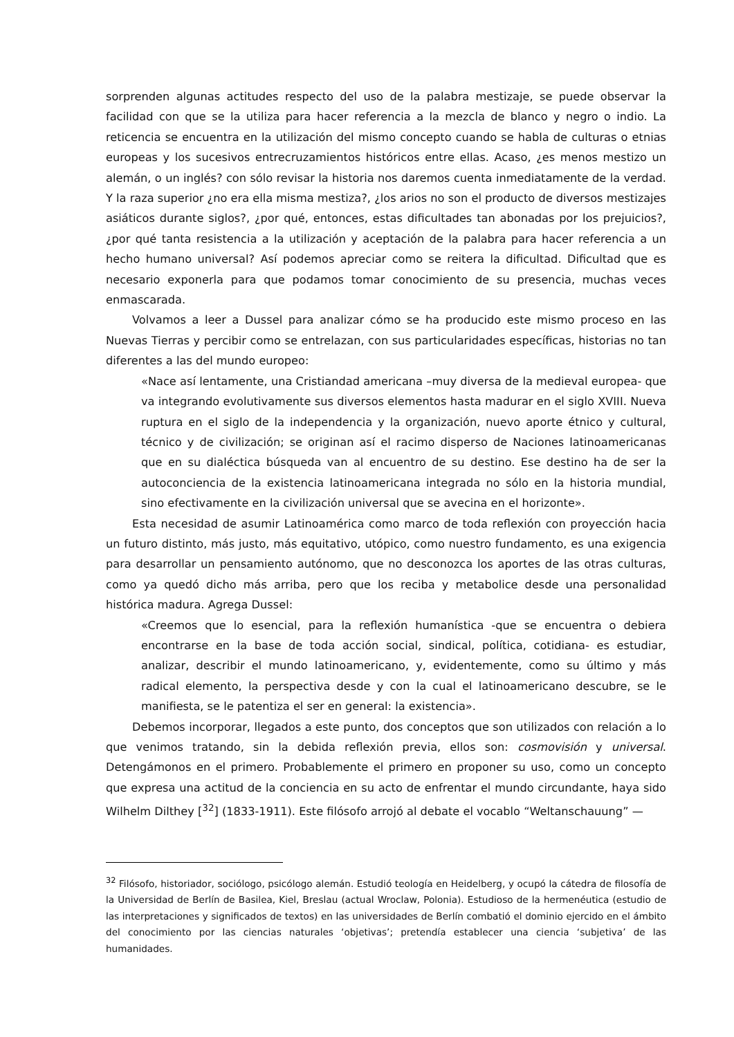sorprenden algunas actitudes respecto del uso de la palabra mestizaje, se puede observar la facilidad con que se la utiliza para hacer referencia a la mezcla de blanco y negro o indio. La reticencia se encuentra en la utilización del mismo concepto cuando se habla de culturas o etnias europeas y los sucesivos entrecruzamientos históricos entre ellas. Acaso, ¿es menos mestizo un alemán, o un inglés? con sólo revisar la historia nos daremos cuenta inmediatamente de la verdad. Y la raza superior ¿no era ella misma mestiza?, ¿los arios no son el producto de diversos mestizajes asiáticos durante siglos?, ¿por qué, entonces, estas dificultades tan abonadas por los prejuicios?, ¿por qué tanta resistencia a la utilización y aceptación de la palabra para hacer referencia a un hecho humano universal? Así podemos apreciar como se reitera la dificultad. Dificultad que es necesario exponerla para que podamos tomar conocimiento de su presencia, muchas veces enmascarada.
Volvamos a leer a Dussel para analizar cómo se ha producido este mismo proceso en las Nuevas Tierras y percibir como se entrelazan, con sus particularidades específicas, historias no tan diferentes a las del mundo europeo:
«Nace así lentamente, una Cristiandad americana –muy diversa de la medieval europea- que va integrando evolutivamente sus diversos elementos hasta madurar en el siglo XVIII. Nueva ruptura en el siglo de la independencia y la organización, nuevo aporte étnico y cultural, técnico y de civilización; se originan así el racimo disperso de Naciones latinoamericanas que en su dialéctica búsqueda van al encuentro de su destino. Ese destino ha de ser la autoconciencia de la existencia latinoamericana integrada no sólo en la historia mundial, sino efectivamente en la civilización universal que se avecina en el horizonte».
Esta necesidad de asumir Latinoamérica como marco de toda reflexión con proyección hacia un futuro distinto, más justo, más equitativo, utópico, como nuestro fundamento, es una exigencia para desarrollar un pensamiento autónomo, que no desconozca los aportes de las otras culturas, como ya quedó dicho más arriba, pero que los reciba y metabolice desde una personalidad histórica madura. Agrega Dussel:
«Creemos que lo esencial, para la reflexión humanística -que se encuentra o debiera encontrarse en la base de toda acción social, sindical, política, cotidiana- es estudiar, analizar, describir el mundo latinoamericano, y, evidentemente, como su último y más radical elemento, la perspectiva desde y con la cual el latinoamericano descubre, se le manifiesta, se le patentiza el ser en general: la existencia».
Debemos incorporar, llegados a este punto, dos conceptos que son utilizados con relación a lo que venimos tratando, sin la debida reflexión previa, ellos son: cosmovisión y universal. Detengámonos en el primero. Probablemente el primero en proponer su uso, como un concepto que expresa una actitud de la conciencia en su acto de enfrentar el mundo circundante, haya sido Wilhelm Dilthey [<sup>32</sup>] (1833-1911). Este filósofo arrojó al debate el vocablo “Weltanschauung” —
<sup>32</sup> Filósofo, historiador, sociólogo, psicólogo alemán. Estudió teología en Heidelberg, y ocupó la cátedra de filosofía de la Universidad de Berlín de Basilea, Kiel, Breslau (actual Wroclaw, Polonia). Estudioso de la hermenéutica (estudio de las interpretaciones y significados de textos) en las universidades de Berlín combatió el dominio ejercido en el ámbito del conocimiento por las ciencias naturales ‘objetivas’; pretendía establecer una ciencia ‘subjetiva’ de las humanidades.